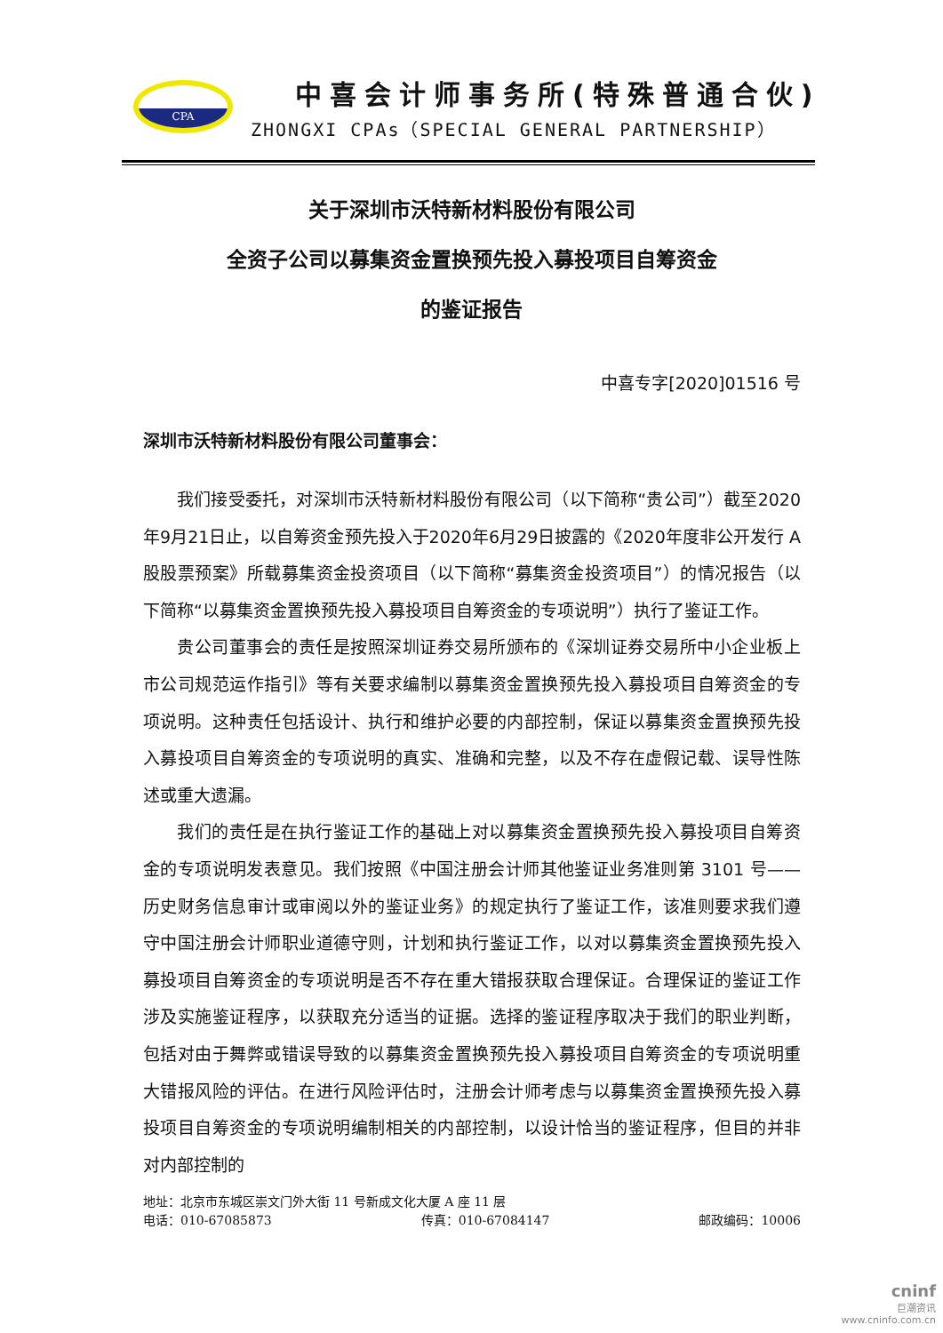CPA
中喜会计师事务所(特殊普通合伙)
ZHONGXI CPAs（SPECIAL GENERAL PARTNERSHIP）
关于深圳市沃特新材料股份有限公司
全资子公司以募集资金置换预先投入募投项目自筹资金
的鉴证报告
中喜专字[2020]01516 号
深圳市沃特新材料股份有限公司董事会：
我们接受委托，对深圳市沃特新材料股份有限公司（以下简称“贵公司”）截至2020年9月21日止，以自筹资金预先投入于2020年6月29日披露的《2020年度非公开发行 A 股股票预案》所载募集资金投资项目（以下简称“募集资金投资项目”）的情况报告（以下简称“以募集资金置换预先投入募投项目自筹资金的专项说明”）执行了鉴证工作。
贵公司董事会的责任是按照深圳证券交易所颁布的《深圳证券交易所中小企业板上市公司规范运作指引》等有关要求编制以募集资金置换预先投入募投项目自筹资金的专项说明。这种责任包括设计、执行和维护必要的内部控制，保证以募集资金置换预先投入募投项目自筹资金的专项说明的真实、准确和完整，以及不存在虚假记载、误导性陈述或重大遗漏。
我们的责任是在执行鉴证工作的基础上对以募集资金置换预先投入募投项目自筹资金的专项说明发表意见。我们按照《中国注册会计师其他鉴证业务准则第 3101 号——历史财务信息审计或审阅以外的鉴证业务》的规定执行了鉴证工作，该准则要求我们遵守中国注册会计师职业道德守则，计划和执行鉴证工作，以对以募集资金置换预先投入募投项目自筹资金的专项说明是否不存在重大错报获取合理保证。合理保证的鉴证工作涉及实施鉴证程序，以获取充分适当的证据。选择的鉴证程序取决于我们的职业判断，包括对由于舞弊或错误导致的以募集资金置换预先投入募投项目自筹资金的专项说明重大错报风险的评估。在进行风险评估时，注册会计师考虑与以募集资金置换预先投入募投项目自筹资金的专项说明编制相关的内部控制，以设计恰当的鉴证程序，但目的并非对内部控制的
地址：北京市东城区崇文门外大街 11 号新成文化大厦 A 座 11 层
电话：010-67085873 传真：010-67084147 邮政编码：10006
cninf
巨潮资讯
www.cninfo.com.cn